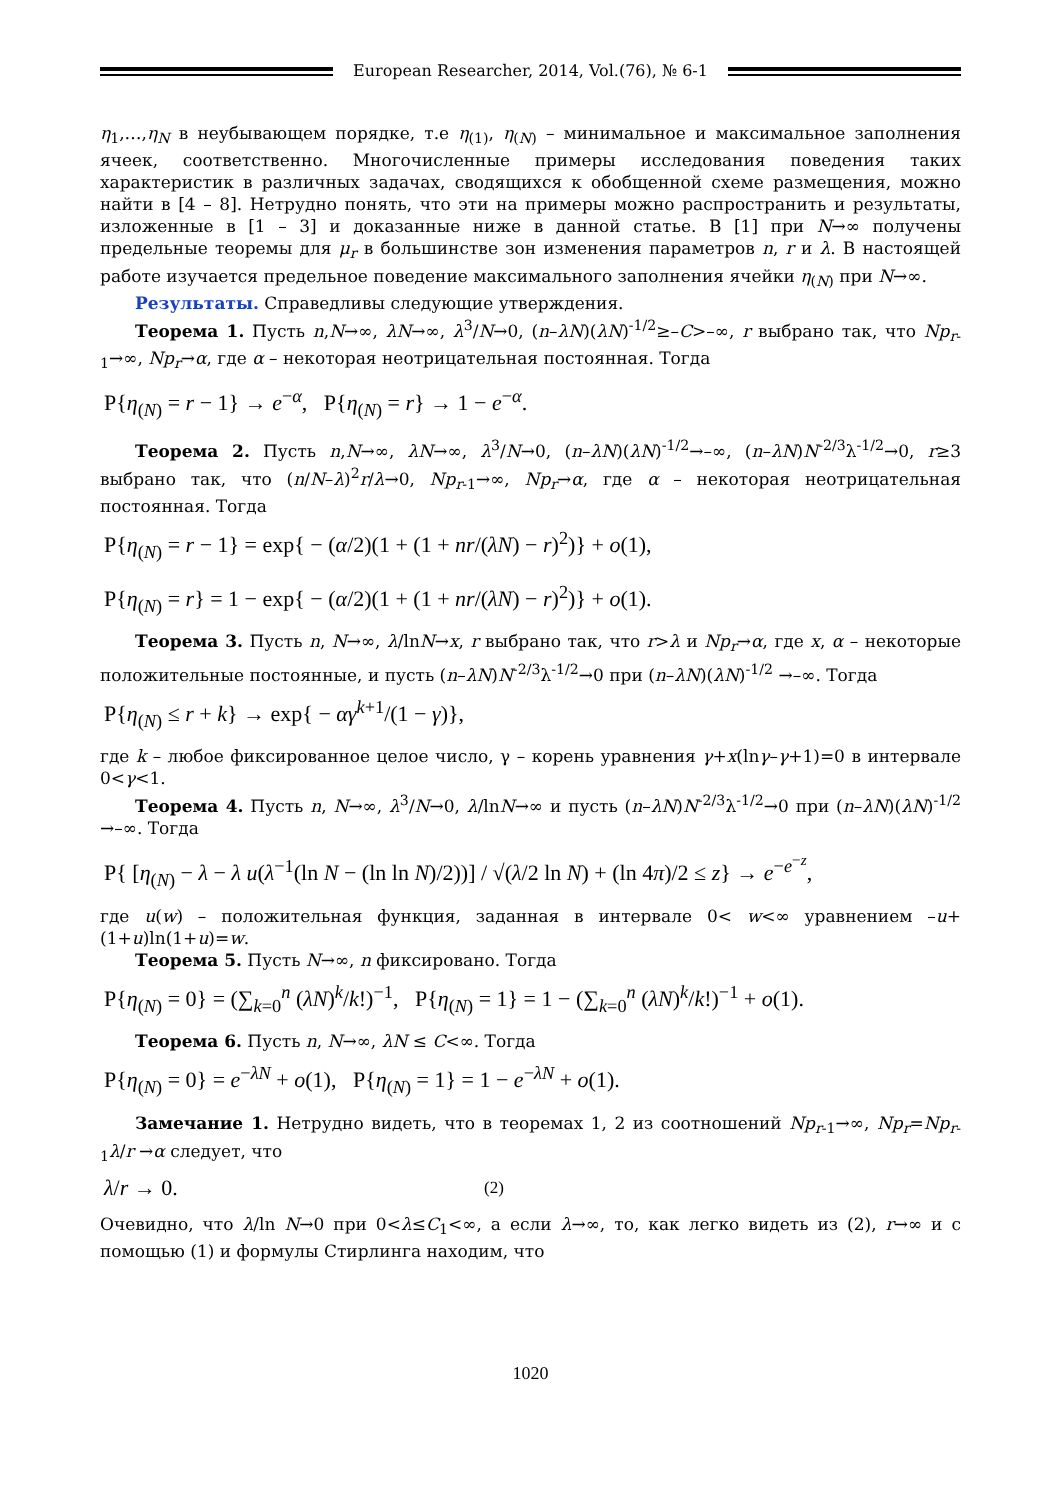European Researcher, 2014, Vol.(76), № 6-1
η<sub>1</sub>,…,η<sub>N</sub> в неубывающем порядке, т.е η<sub>(1)</sub>, η<sub>(N)</sub> – минимальное и максимальное заполнения ячеек, соответственно. Многочисленные примеры исследования поведения таких характеристик в различных задачах, сводящихся к обобщенной схеме размещения, можно найти в [4 – 8]. Нетрудно понять, что эти на примеры можно распространить и результаты, изложенные в [1 – 3] и доказанные ниже в данной статье. В [1] при N→∞ получены предельные теоремы для μ<sub>r</sub> в большинстве зон изменения параметров n, r и λ. В настоящей работе изучается предельное поведение максимального заполнения ячейки η<sub>(N)</sub> при N→∞.
Результаты. Справедливы следующие утверждения.
Теорема 1. Пусть n,N→∞, λN→∞, λ<sup>3</sup>/N→0, (n–λN)(λN)<sup>-1/2</sup>≥–C>–∞, r выбрано так, что Np<sub>r-1</sub>→∞, Np<sub>r</sub>→α, где α – некоторая неотрицательная постоянная. Тогда
P{η<sub>(N)</sub> = r − 1} → e<sup>−α</sup>, P{η<sub>(N)</sub> = r} → 1 − e<sup>−α</sup>.
Теорема 2. Пусть n,N→∞, λN→∞, λ<sup>3</sup>/N→0, (n–λN)(λN)<sup>-1/2</sup>→–∞, (n–λN)N<sup>-2/3</sup>λ<sup>-1/2</sup>→0, r≥3 выбрано так, что (n/N–λ)<sup>2</sup>r/λ→0, Np<sub>r-1</sub>→∞, Np<sub>r</sub>→α, где α – некоторая неотрицательная постоянная. Тогда
P{η<sub>(N)</sub> = r − 1} = exp{ − (α/2)(1 + (1 + nr/(λN) − r)<sup>2</sup>)} + o(1),
P{η<sub>(N)</sub> = r} = 1 − exp{ − (α/2)(1 + (1 + nr/(λN) − r)<sup>2</sup>)} + o(1).
Теорема 3. Пусть n, N→∞, λ/lnN→x, r выбрано так, что r>λ и Np<sub>r</sub>→α, где x, α – некоторые положительные постоянные, и пусть (n–λN)N<sup>-2/3</sup>λ<sup>-1/2</sup>→0 при (n–λN)(λN)<sup>-1/2</sup> →–∞. Тогда
P{η<sub>(N)</sub> ≤ r + k} → exp{ − αγ<sup>k+1</sup>/(1 − γ)},
где k – любое фиксированное целое число, γ – корень уравнения γ+x(lnγ–γ+1)=0 в интервале 0<γ<1.
Теорема 4. Пусть n, N→∞, λ<sup>3</sup>/N→0, λ/lnN→∞ и пусть (n–λN)N<sup>-2/3</sup>λ<sup>-1/2</sup>→0 при (n–λN)(λN)<sup>-1/2</sup> →–∞. Тогда
P{ [η<sub>(N)</sub> − λ − λ u(λ<sup>−1</sup>(ln N − (ln ln N)/2))] / √(λ/2 ln N) + (ln 4π)/2 ≤ z} → e<sup>−e<sup>−z</sup></sup>,
где u(w) – положительная функция, заданная в интервале 0< w<∞ уравнением –u+(1+u)ln(1+u)=w.
Теорема 5. Пусть N→∞, n фиксировано. Тогда
P{η<sub>(N)</sub> = 0} = (∑<sub>k=0</sub><sup>n</sup> (λN)<sup>k</sup>/k!)<sup>−1</sup>, P{η<sub>(N)</sub> = 1} = 1 − (∑<sub>k=0</sub><sup>n</sup> (λN)<sup>k</sup>/k!)<sup>−1</sup> + o(1).
Теорема 6. Пусть n, N→∞, λN ≤ C<∞. Тогда
P{η<sub>(N)</sub> = 0} = e<sup>−λN</sup> + o(1), P{η<sub>(N)</sub> = 1} = 1 − e<sup>−λN</sup> + o(1).
Замечание 1. Нетрудно видеть, что в теоремах 1, 2 из соотношений Np<sub>r-1</sub>→∞, Np<sub>r</sub>=Np<sub>r-1</sub>λ/r →α следует, что
λ/r → 0. (2)
Очевидно, что λ/ln N→0 при 0<λ≤C<sub>1</sub><∞, а если λ→∞, то, как легко видеть из (2), r→∞ и с помощью (1) и формулы Стирлинга находим, что
1020